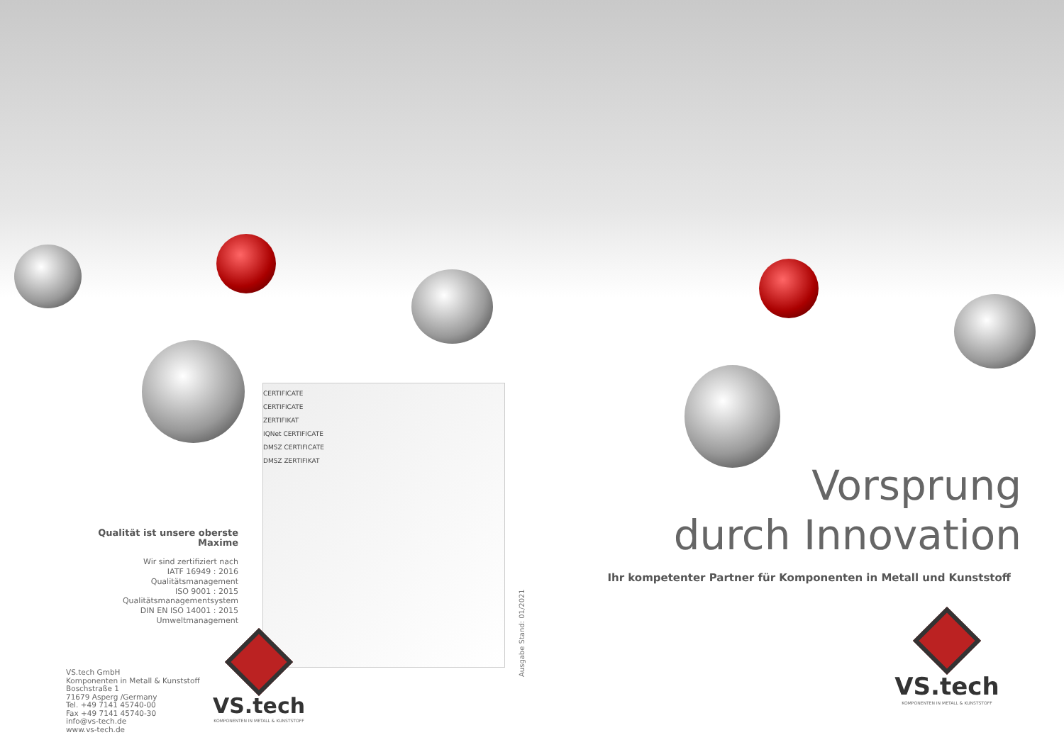CERTIFICATE
CERTIFICATE
ZERTIFIKAT
IQNet CERTIFICATE
DMSZ CERTIFICATE
DMSZ ZERTIFIKAT
Qualität ist unsere oberste Maxime
Wir sind zertifiziert nach
IATF 16949 : 2016
Qualitätsmanagement
ISO 9001 : 2015
Qualitätsmanagementsystem
DIN EN ISO 14001 : 2015
Umweltmanagement
VS.tech GmbH
Komponenten in Metall & Kunststoff
Boschstraße 1
71679 Asperg /Germany
Tel. +49 7141 45740-00
Fax +49 7141 45740-30
info@vs-tech.de
www.vs-tech.de
VS.tech
KOMPONENTEN IN METALL & KUNSTSTOFF
Ausgabe Stand: 01/2021
Vorsprung
durch Innovation
Ihr kompetenter Partner für Komponenten in Metall und Kunststoff
VS.tech
KOMPONENTEN IN METALL & KUNSTSTOFF